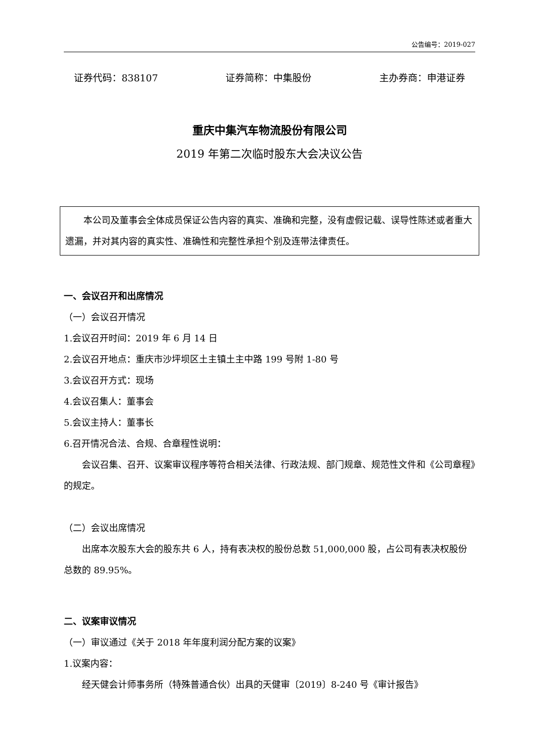公告编号：2019-027
证券代码：838107 证券简称：中集股份 主办券商：申港证券
重庆中集汽车物流股份有限公司
2019 年第二次临时股东大会决议公告
本公司及董事会全体成员保证公告内容的真实、准确和完整，没有虚假记载、误导性陈述或者重大遗漏，并对其内容的真实性、准确性和完整性承担个别及连带法律责任。
一、会议召开和出席情况
（一）会议召开情况
1.会议召开时间：2019 年 6 月 14 日
2.会议召开地点：重庆市沙坪坝区土主镇土主中路 199 号附 1-80 号
3.会议召开方式：现场
4.会议召集人：董事会
5.会议主持人：董事长
6.召开情况合法、合规、合章程性说明：
会议召集、召开、议案审议程序等符合相关法律、行政法规、部门规章、规范性文件和《公司章程》的规定。
（二）会议出席情况
出席本次股东大会的股东共 6 人，持有表决权的股份总数 51,000,000 股，占公司有表决权股份总数的 89.95%。
二、议案审议情况
（一）审议通过《关于 2018 年年度利润分配方案的议案》
1.议案内容：
经天健会计师事务所（特殊普通合伙）出具的天健审〔2019〕8-240 号《审计报告》